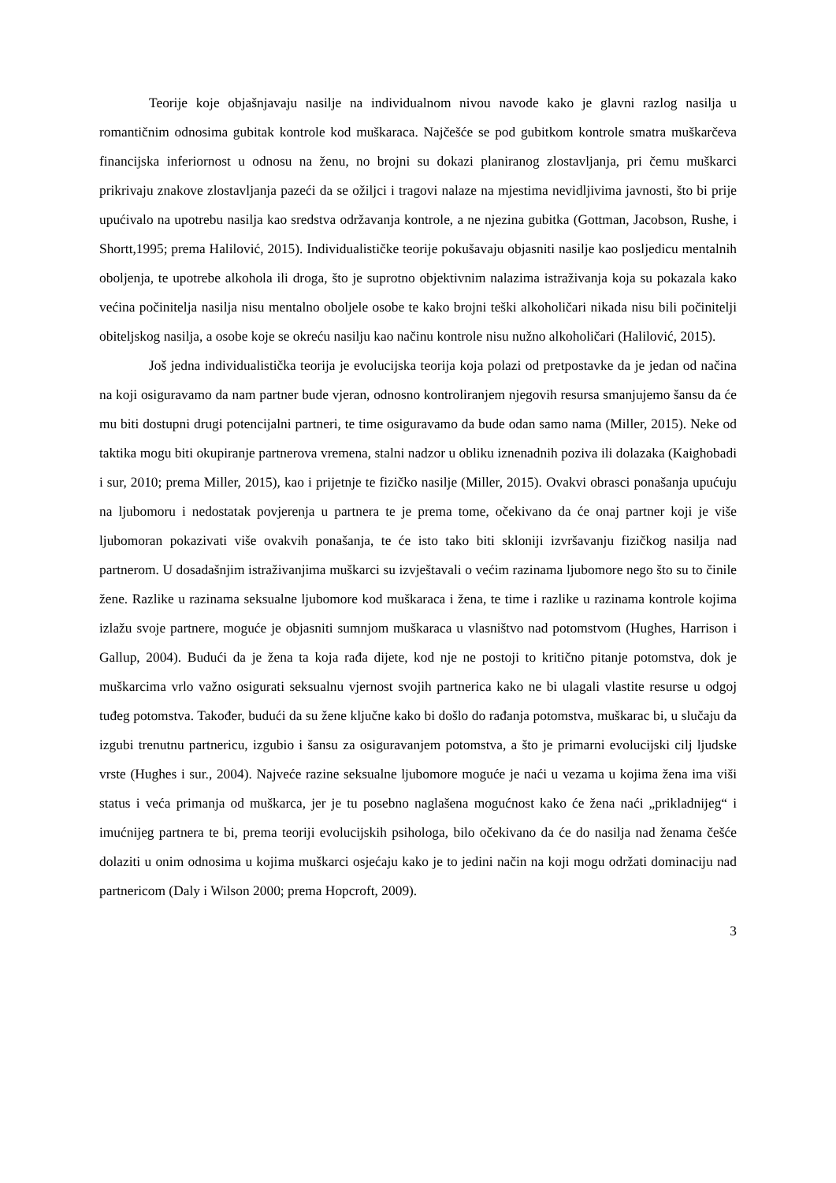Teorije koje objašnjavaju nasilje na individualnom nivou navode kako je glavni razlog nasilja u romantičnim odnosima gubitak kontrole kod muškaraca. Najčešće se pod gubitkom kontrole smatra muškarčeva financijska inferiornost u odnosu na ženu, no brojni su dokazi planiranog zlostavljanja, pri čemu muškarci prikrivaju znakove zlostavljanja pazeći da se ožiljci i tragovi nalaze na mjestima nevidljivima javnosti, što bi prije upućivalo na upotrebu nasilja kao sredstva održavanja kontrole, a ne njezina gubitka (Gottman, Jacobson, Rushe, i Shortt,1995; prema Halilović, 2015). Individualističke teorije pokušavaju objasniti nasilje kao posljedicu mentalnih oboljenja, te upotrebe alkohola ili droga, što je suprotno objektivnim nalazima istraživanja koja su pokazala kako većina počinitelja nasilja nisu mentalno oboljele osobe te kako brojni teški alkoholičari nikada nisu bili počinitelji obiteljskog nasilja, a osobe koje se okreću nasilju kao načinu kontrole nisu nužno alkoholičari (Halilović, 2015).
Još jedna individualistička teorija je evolucijska teorija koja polazi od pretpostavke da je jedan od načina na koji osiguravamo da nam partner bude vjeran, odnosno kontroliranjem njegovih resursa smanjujemo šansu da će mu biti dostupni drugi potencijalni partneri, te time osiguravamo da bude odan samo nama (Miller, 2015). Neke od taktika mogu biti okupiranje partnerova vremena, stalni nadzor u obliku iznenadnih poziva ili dolazaka (Kaighobadi i sur, 2010; prema Miller, 2015), kao i prijetnje te fizičko nasilje (Miller, 2015). Ovakvi obrasci ponašanja upućuju na ljubomoru i nedostatak povjerenja u partnera te je prema tome, očekivano da će onaj partner koji je više ljubomoran pokazivati više ovakvih ponašanja, te će isto tako biti skloniji izvršavanju fizičkog nasilja nad partnerom. U dosadašnjim istraživanjima muškarci su izvještavali o većim razinama ljubomore nego što su to činile žene. Razlike u razinama seksualne ljubomore kod muškaraca i žena, te time i razlike u razinama kontrole kojima izlažu svoje partnere, moguće je objasniti sumnjom muškaraca u vlasništvo nad potomstvom (Hughes, Harrison i Gallup, 2004). Budući da je žena ta koja rađa dijete, kod nje ne postoji to kritično pitanje potomstva, dok je muškarcima vrlo važno osigurati seksualnu vjernost svojih partnerica kako ne bi ulagali vlastite resurse u odgoj tuđeg potomstva. Također, budući da su žene ključne kako bi došlo do rađanja potomstva, muškarac bi, u slučaju da izgubi trenutnu partnericu, izgubio i šansu za osiguravanjem potomstva, a što je primarni evolucijski cilj ljudske vrste (Hughes i sur., 2004). Najveće razine seksualne ljubomore moguće je naći u vezama u kojima žena ima viši status i veća primanja od muškarca, jer je tu posebno naglašena mogućnost kako će žena naći „prikladnijeg“ i imućnijeg partnera te bi, prema teoriji evolucijskih psihologa, bilo očekivano da će do nasilja nad ženama češće dolaziti u onim odnosima u kojima muškarci osjećaju kako je to jedini način na koji mogu održati dominaciju nad partnericom (Daly i Wilson 2000; prema Hopcroft, 2009).
3